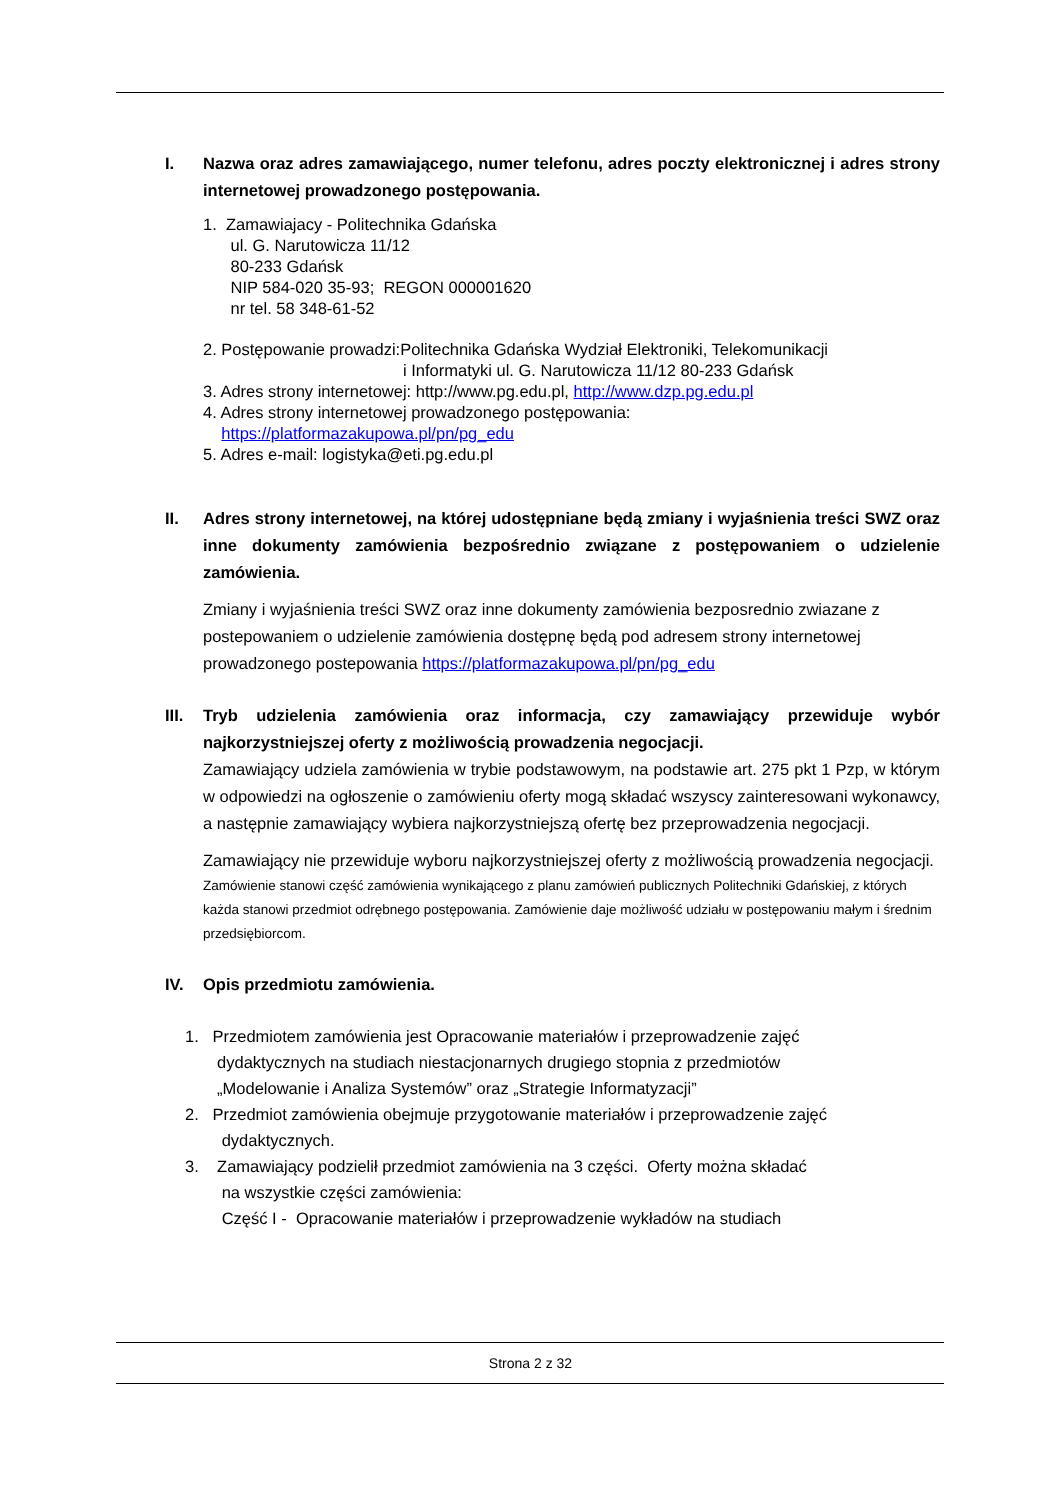I. Nazwa oraz adres zamawiającego, numer telefonu, adres poczty elektronicznej i adres strony internetowej prowadzonego postępowania.
1. Zamawiajacy - Politechnika Gdańska
ul. G. Narutowicza 11/12
80-233 Gdańsk
NIP 584-020 35-93; REGON 000001620
nr tel. 58 348-61-52
2. Postępowanie prowadzi:Politechnika Gdańska Wydział Elektroniki, Telekomunikacji
i Informatyki ul. G. Narutowicza 11/12 80-233 Gdańsk
3. Adres strony internetowej: http://www.pg.edu.pl, http://www.dzp.pg.edu.pl
4. Adres strony internetowej prowadzonego postępowania:
https://platformazakupowa.pl/pn/pg_edu
5. Adres e-mail: logistyka@eti.pg.edu.pl
II. Adres strony internetowej, na której udostępniane będą zmiany i wyjaśnienia treści SWZ oraz inne dokumenty zamówienia bezpośrednio związane z postępowaniem o udzielenie zamówienia.
Zmiany i wyjaśnienia treści SWZ oraz inne dokumenty zamówienia bezposrednio zwiazane z postepowaniem o udzielenie zamówienia dostępnę będą pod adresem strony internetowej prowadzonego postepowania https://platformazakupowa.pl/pn/pg_edu
III. Tryb udzielenia zamówienia oraz informacja, czy zamawiający przewiduje wybór najkorzystniejszej oferty z możliwością prowadzenia negocjacji.
Zamawiający udziela zamówienia w trybie podstawowym, na podstawie art. 275 pkt 1 Pzp, w którym w odpowiedzi na ogłoszenie o zamówieniu oferty mogą składać wszyscy zainteresowani wykonawcy, a następnie zamawiający wybiera najkorzystniejszą ofertę bez przeprowadzenia negocjacji.
Zamawiający nie przewiduje wyboru najkorzystniejszej oferty z możliwością prowadzenia negocjacji.
Zamówienie stanowi część zamówienia wynikającego z planu zamówień publicznych Politechniki Gdańskiej, z których każda stanowi przedmiot odrębnego postępowania. Zamówienie daje możliwość udziału w postępowaniu małym i średnim przedsiębiorcom.
IV. Opis przedmiotu zamówienia.
1. Przedmiotem zamówienia jest Opracowanie materiałów i przeprowadzenie zajęć
dydaktycznych na studiach niestacjonarnych drugiego stopnia z przedmiotów
„Modelowanie i Analiza Systemów” oraz „Strategie Informatyzacji”
2. Przedmiot zamówienia obejmuje przygotowanie materiałów i przeprowadzenie zajęć
dydaktycznych.
3. Zamawiający podzielił przedmiot zamówienia na 3 części. Oferty można składać
na wszystkie części zamówienia:
Część I - Opracowanie materiałów i przeprowadzenie wykładów na studiach
Strona 2 z 32